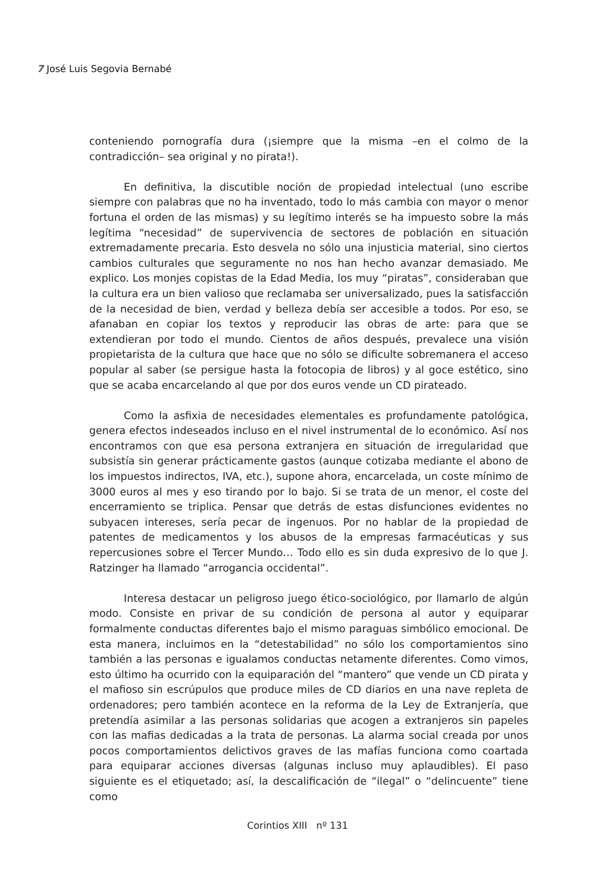7 José Luis Segovia Bernabé
conteniendo pornografía dura (¡siempre que la misma –en el colmo de la contradicción– sea original y no pirata!).
En definitiva, la discutible noción de propiedad intelectual (uno escribe siempre con palabras que no ha inventado, todo lo más cambia con mayor o menor fortuna el orden de las mismas) y su legítimo interés se ha impuesto sobre la más legítima “necesidad” de supervivencia de sectores de población en situación extremadamente precaria. Esto desvela no sólo una injusticia material, sino ciertos cambios culturales que seguramente no nos han hecho avanzar demasiado. Me explico. Los monjes copistas de la Edad Media, los muy “piratas”, consideraban que la cultura era un bien valioso que reclamaba ser universalizado, pues la satisfacción de la necesidad de bien, verdad y belleza debía ser accesible a todos. Por eso, se afanaban en copiar los textos y reproducir las obras de arte: para que se extendieran por todo el mundo. Cientos de años después, prevalece una visión propietarista de la cultura que hace que no sólo se dificulte sobremanera el acceso popular al saber (se persigue hasta la fotocopia de libros) y al goce estético, sino que se acaba encarcelando al que por dos euros vende un CD pirateado.
Como la asfixia de necesidades elementales es profundamente patológica, genera efectos indeseados incluso en el nivel instrumental de lo económico. Así nos encontramos con que esa persona extranjera en situación de irregularidad que subsistía sin generar prácticamente gastos (aunque cotizaba mediante el abono de los impuestos indirectos, IVA, etc.), supone ahora, encarcelada, un coste mínimo de 3000 euros al mes y eso tirando por lo bajo. Si se trata de un menor, el coste del encerramiento se triplica. Pensar que detrás de estas disfunciones evidentes no subyacen intereses, sería pecar de ingenuos. Por no hablar de la propiedad de patentes de medicamentos y los abusos de la empresas farmacéuticas y sus repercusiones sobre el Tercer Mundo… Todo ello es sin duda expresivo de lo que J. Ratzinger ha llamado “arrogancia occidental”.
Interesa destacar un peligroso juego ético-sociológico, por llamarlo de algún modo. Consiste en privar de su condición de persona al autor y equiparar formalmente conductas diferentes bajo el mismo paraguas simbólico emocional. De esta manera, incluimos en la “detestabilidad” no sólo los comportamientos sino también a las personas e igualamos conductas netamente diferentes. Como vimos, esto último ha ocurrido con la equiparación del “mantero” que vende un CD pirata y el mafioso sin escrúpulos que produce miles de CD diarios en una nave repleta de ordenadores; pero también acontece en la reforma de la Ley de Extranjería, que pretendía asimilar a las personas solidarias que acogen a extranjeros sin papeles con las mafias dedicadas a la trata de personas. La alarma social creada por unos pocos comportamientos delictivos graves de las mafías funciona como coartada para equiparar acciones diversas (algunas incluso muy aplaudibles). El paso siguiente es el etiquetado; así, la descalificación de “ilegal” o “delincuente” tiene como
Corintios XIII nº 131